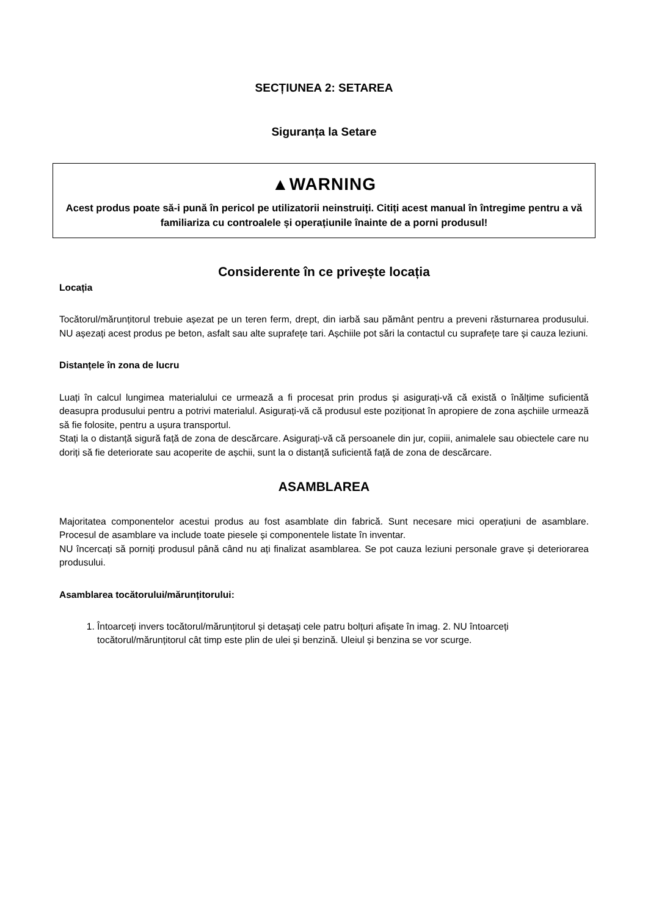SECȚIUNEA 2: SETAREA
Siguranța la Setare
▲WARNING
Acest produs poate să-i pună în pericol pe utilizatorii neinstruiți. Citiți acest manual în întregime pentru a vă familiariza cu controalele și operațiunile înainte de a porni produsul!
Considerente în ce privește locația
Locația
Tocătorul/mărunțitorul trebuie așezat pe un teren ferm, drept, din iarbă sau pământ pentru a preveni răsturnarea produsului. NU așezați acest produs pe beton, asfalt sau alte suprafețe tari. Așchiile pot sări la contactul cu suprafețe tare și cauza leziuni.
Distanțele în zona de lucru
Luați în calcul lungimea materialului ce urmează a fi procesat prin produs și asigurați-vă că există o înălțime suficientă deasupra produsului pentru a potrivi materialul. Asigurați-vă că produsul este poziționat în apropiere de zona așchiile urmează să fie folosite, pentru a ușura transportul.
Stați la o distanță sigură față de zona de descărcare. Asigurați-vă că persoanele din jur, copiii, animalele sau obiectele care nu doriți să fie deteriorate sau acoperite de așchii, sunt la o distanță suficientă față de zona de descărcare.
ASAMBLAREA
Majoritatea componentelor acestui produs au fost asamblate din fabrică. Sunt necesare mici operațiuni de asamblare. Procesul de asamblare va include toate piesele și componentele listate în inventar.
NU încercați să porniți produsul până când nu ați finalizat asamblarea. Se pot cauza leziuni personale grave și deteriorarea produsului.
Asamblarea tocătorului/mărunțitorului:
1. Întoarceți invers tocătorul/mărunțitorul și detașați cele patru bolțuri afișate în imag. 2. NU întoarceți tocătorul/mărunțitorul cât timp este plin de ulei și benzină. Uleiul și benzina se vor scurge.